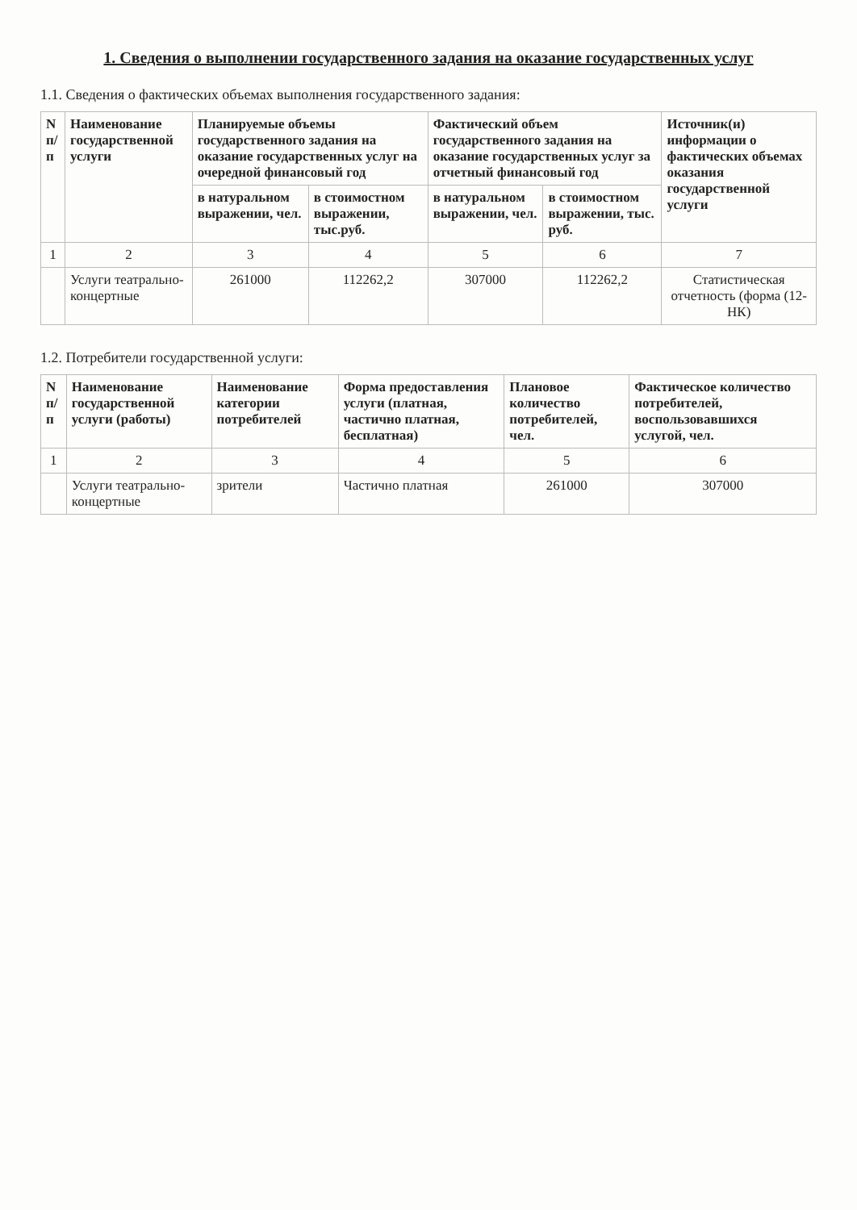1. Сведения о выполнении государственного задания на оказание государственных услуг
1.1. Сведения о фактических объемах выполнения государственного задания:
| N п/п | Наименование государственной услуги | Планируемые объемы государственного задания на оказание государственных услуг на очередной финансовый год | | Фактический объем государственного задания на оказание государственных услуг за отчетный финансовый год | | Источник(и) информации о фактических объемах оказания государственной услуги |
| --- | --- | --- | --- | --- | --- | --- |
| | | в натуральном выражении, чел. | в стоимостном выражении, тыс.руб. | в натуральном выражении, чел. | в стоимостном выражении, тыс. руб. | |
| 1 | 2 | 3 | 4 | 5 | 6 | 7 |
| | Услуги театрально-концертные | 261000 | 112262,2 | 307000 | 112262,2 | Статистическая отчетность (форма (12-НК) |
1.2. Потребители государственной услуги:
| N п/п | Наименование государственной услуги (работы) | Наименование категории потребителей | Форма предоставления услуги (платная, частично платная, бесплатная) | Плановое количество потребителей, чел. | Фактическое количество потребителей, воспользовавшихся услугой, чел. |
| --- | --- | --- | --- | --- | --- |
| 1 | 2 | 3 | 4 | 5 | 6 |
| | Услуги театрально-концертные | зрители | Частично платная | 261000 | 307000 |